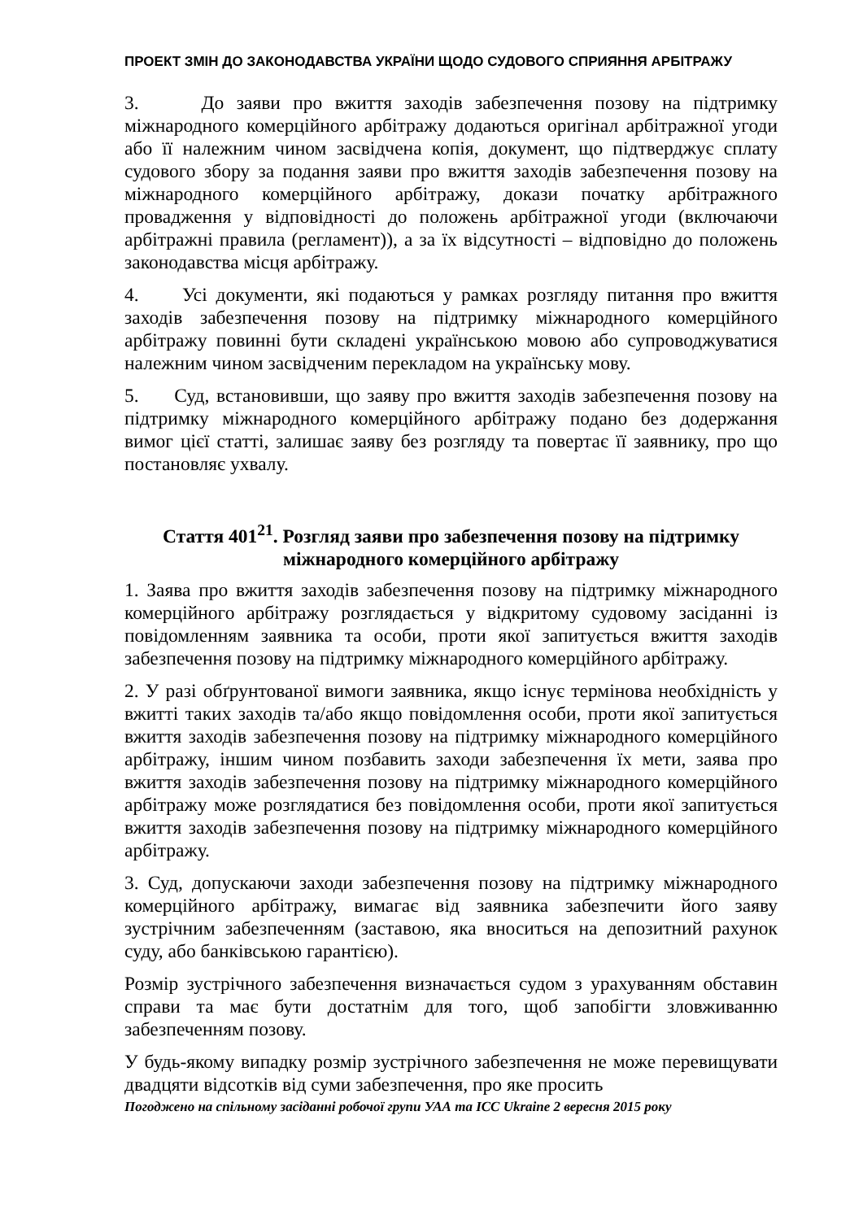ПРОЕКТ ЗМІН ДО ЗАКОНОДАВСТВА УКРАЇНИ ЩОДО СУДОВОГО СПРИЯННЯ АРБІТРАЖУ
3. До заяви про вжиття заходів забезпечення позову на підтримку міжнародного комерційного арбітражу додаються оригінал арбітражної угоди або її належним чином засвідчена копія, документ, що підтверджує сплату судового збору за подання заяви про вжиття заходів забезпечення позову на міжнародного комерційного арбітражу, докази початку арбітражного провадження у відповідності до положень арбітражної угоди (включаючи арбітражні правила (регламент)), а за їх відсутності – відповідно до положень законодавства місця арбітражу.
4. Усі документи, які подаються у рамках розгляду питання про вжиття заходів забезпечення позову на підтримку міжнародного комерційного арбітражу повинні бути складені українською мовою або супроводжуватися належним чином засвідченим перекладом на українську мову.
5. Суд, встановивши, що заяву про вжиття заходів забезпечення позову на підтримку міжнародного комерційного арбітражу подано без додержання вимог цієї статті, залишає заяву без розгляду та повертає її заявнику, про що постановляє ухвалу.
Стаття 401<sup>21</sup>. Розгляд заяви про забезпечення позову на підтримку міжнародного комерційного арбітражу
1. Заява про вжиття заходів забезпечення позову на підтримку міжнародного комерційного арбітражу розглядається у відкритому судовому засіданні із повідомленням заявника та особи, проти якої запитується вжиття заходів забезпечення позову на підтримку міжнародного комерційного арбітражу.
2. У разі обґрунтованої вимоги заявника, якщо існує термінова необхідність у вжитті таких заходів та/або якщо повідомлення особи, проти якої запитується вжиття заходів забезпечення позову на підтримку міжнародного комерційного арбітражу, іншим чином позбавить заходи забезпечення їх мети, заява про вжиття заходів забезпечення позову на підтримку міжнародного комерційного арбітражу може розглядатися без повідомлення особи, проти якої запитується вжиття заходів забезпечення позову на підтримку міжнародного комерційного арбітражу.
3. Суд, допускаючи заходи забезпечення позову на підтримку міжнародного комерційного арбітражу, вимагає від заявника забезпечити його заяву зустрічним забезпеченням (заставою, яка вноситься на депозитний рахунок суду, або банківською гарантією).
Розмір зустрічного забезпечення визначається судом з урахуванням обставин справи та має бути достатнім для того, щоб запобігти зловживанню забезпеченням позову.
У будь-якому випадку розмір зустрічного забезпечення не може перевищувати двадцяти відсотків від суми забезпечення, про яке просить
Погоджено на спільному засіданні робочої групи УАА та ICC Ukraine 2 вересня 2015 року